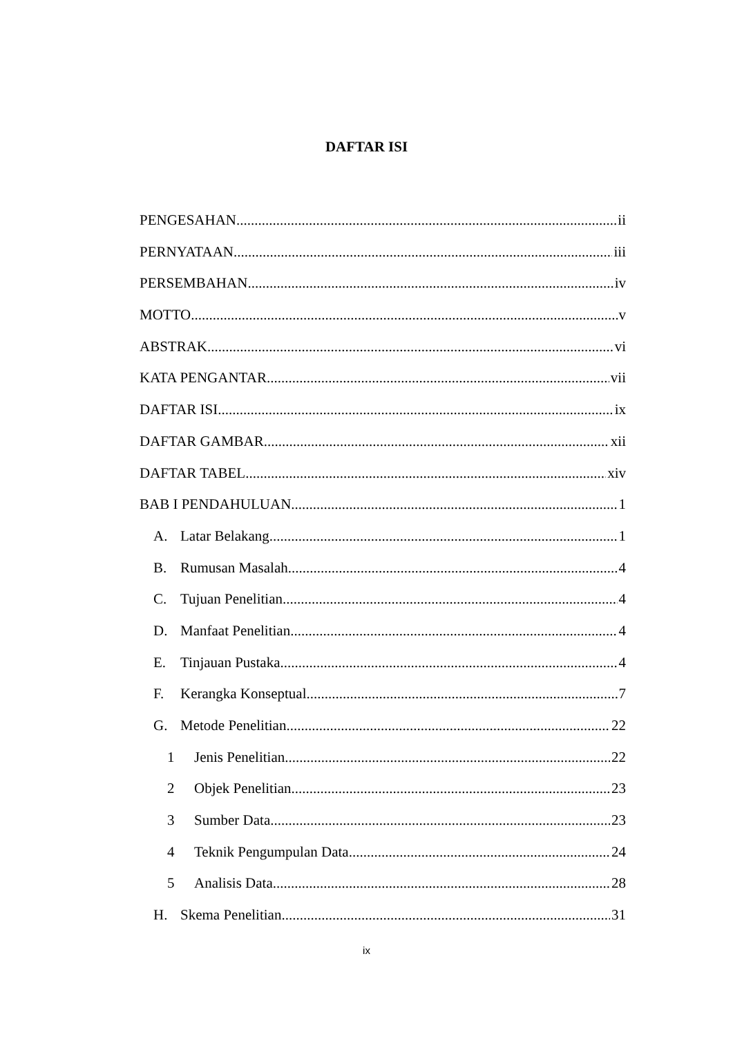DAFTAR ISI
PENGESAHAN ii
PERNYATAAN iii
PERSEMBAHAN iv
MOTTO v
ABSTRAK vi
KATA PENGANTAR vii
DAFTAR ISI ix
DAFTAR GAMBAR xii
DAFTAR TABEL xiv
BAB I PENDAHULUAN 1
A. Latar Belakang 1
B. Rumusan Masalah 4
C. Tujuan Penelitian 4
D. Manfaat Penelitian 4
E. Tinjauan Pustaka 4
F. Kerangka Konseptual 7
G. Metode Penelitian 22
1 Jenis Penelitian 22
2 Objek Penelitian 23
3 Sumber Data 23
4 Teknik Pengumpulan Data 24
5 Analisis Data 28
H. Skema Penelitian 31
ix